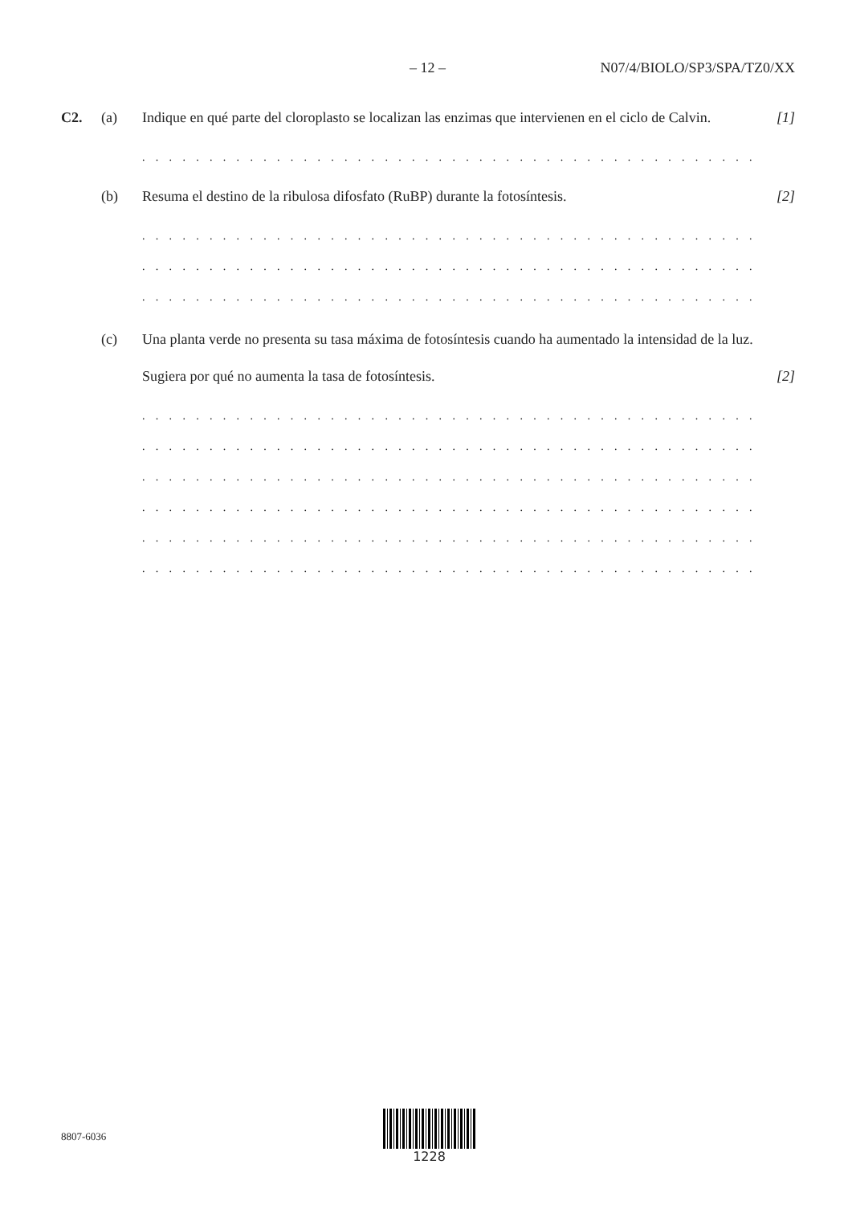– 12 – N07/4/BIOLO/SP3/SPA/TZ0/XX
C2. (a) Indique en qué parte del cloroplasto se localizan las enzimas que intervienen en el ciclo de Calvin.
[1]
. . . . . . . . . . . . . . . . . . . . . . . . . . . . . . . . . . . . . . . . . . . . . . . . . . . . . . . . . . . . . . . . . . . . .
(b) Resuma el destino de la ribulosa difosfato (RuBP) durante la fotosíntesis.
[2]
. . . . . . . . . . . . . . . . . . . . . . . . . . . . . . . . . . . . . . . . . . . . . . . . . . . . . . . . . . . . . . . . . . . . .
. . . . . . . . . . . . . . . . . . . . . . . . . . . . . . . . . . . . . . . . . . . . . . . . . . . . . . . . . . . . . . . . . . . . .
. . . . . . . . . . . . . . . . . . . . . . . . . . . . . . . . . . . . . . . . . . . . . . . . . . . . . . . . . . . . . . . . . . . . .
(c) Una planta verde no presenta su tasa máxima de fotosíntesis cuando ha aumentado la intensidad de la luz.
Sugiera por qué no aumenta la tasa de fotosíntesis. [2]
. . . . . . . . . . . . . . . . . . . . . . . . . . . . . . . . . . . . . . . . . . . . . . . . . . . . . . . . . . . . . . . . . . . . .
. . . . . . . . . . . . . . . . . . . . . . . . . . . . . . . . . . . . . . . . . . . . . . . . . . . . . . . . . . . . . . . . . . . . .
. . . . . . . . . . . . . . . . . . . . . . . . . . . . . . . . . . . . . . . . . . . . . . . . . . . . . . . . . . . . . . . . . . . . .
. . . . . . . . . . . . . . . . . . . . . . . . . . . . . . . . . . . . . . . . . . . . . . . . . . . . . . . . . . . . . . . . . . . . .
. . . . . . . . . . . . . . . . . . . . . . . . . . . . . . . . . . . . . . . . . . . . . . . . . . . . . . . . . . . . . . . . . . . . .
. . . . . . . . . . . . . . . . . . . . . . . . . . . . . . . . . . . . . . . . . . . . . . . . . . . . . . . . . . . . . . . . . . . . .
8807-6036
1228